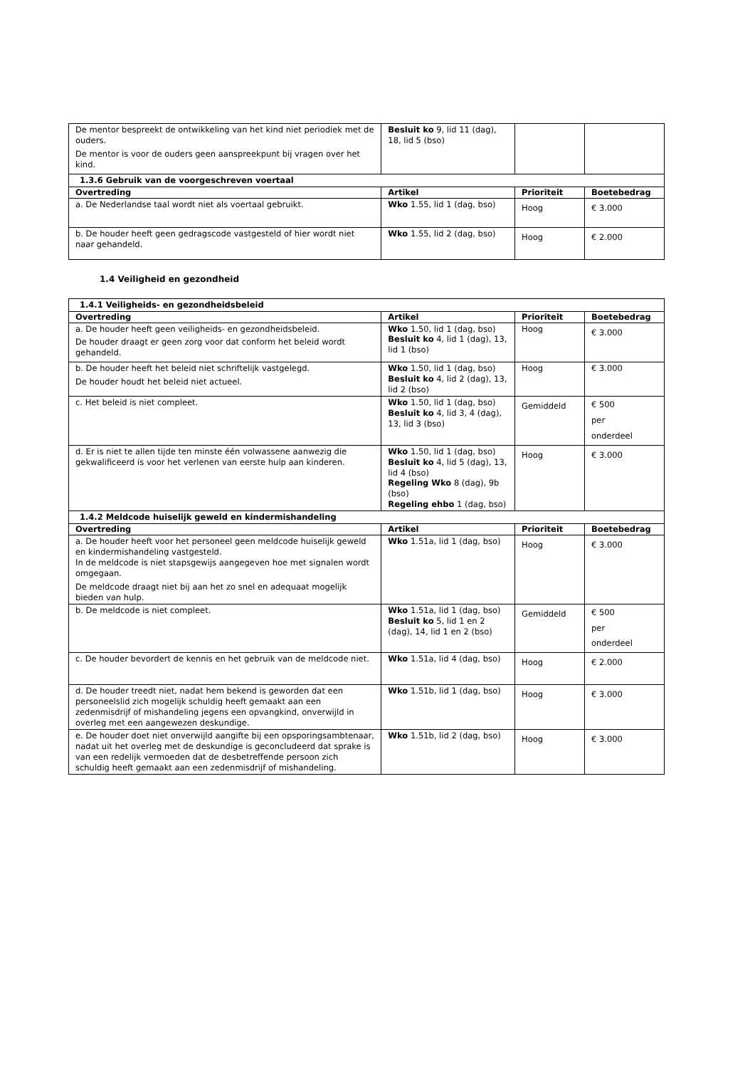| De mentor bespreekt de ontwikkeling van het kind niet periodiek met de ouders. De mentor is voor de ouders geen aanspreekpunt bij vragen over het kind. | Besluit ko 9, lid 11 (dag), 18, lid 5 (bso) | | |
| 1.3.6 Gebruik van de voorgeschreven voertaal | | | |
| Overtreding | Artikel | Prioriteit | Boetebedrag |
| a. De Nederlandse taal wordt niet als voertaal gebruikt. | Wko 1.55, lid 1 (dag, bso) | Hoog | € 3.000 |
| b. De houder heeft geen gedragscode vastgesteld of hier wordt niet naar gehandeld. | Wko 1.55, lid 2 (dag, bso) | Hoog | € 2.000 |
1.4 Veiligheid en gezondheid
| 1.4.1 Veiligheids- en gezondheidsbeleid | | | |
| Overtreding | Artikel | Prioriteit | Boetebedrag |
| a. De houder heeft geen veiligheids- en gezondheidsbeleid. De houder draagt er geen zorg voor dat conform het beleid wordt gehandeld. | Wko 1.50, lid 1 (dag, bso) Besluit ko 4, lid 1 (dag), 13, lid 1 (bso) | Hoog | € 3.000 |
| b. De houder heeft het beleid niet schriftelijk vastgelegd. De houder houdt het beleid niet actueel. | Wko 1.50, lid 1 (dag, bso) Besluit ko 4, lid 2 (dag), 13, lid 2 (bso) | Hoog | € 3.000 |
| c. Het beleid is niet compleet. | Wko 1.50, lid 1 (dag, bso) Besluit ko 4, lid 3, 4 (dag), 13, lid 3 (bso) | Gemiddeld | € 500 per onderdeel |
| d. Er is niet te allen tijde ten minste één volwassene aanwezig die gekwalificeerd is voor het verlenen van eerste hulp aan kinderen. | Wko 1.50, lid 1 (dag, bso) Besluit ko 4, lid 5 (dag), 13, lid 4 (bso) Regeling Wko 8 (dag), 9b (bso) Regeling ehbo 1 (dag, bso) | Hoog | € 3.000 |
| 1.4.2 Meldcode huiselijk geweld en kindermishandeling | | | |
| Overtreding | Artikel | Prioriteit | Boetebedrag |
| a. De houder heeft voor het personeel geen meldcode huiselijk geweld en kindermishandeling vastgesteld. In de meldcode is niet stapsgewijs aangegeven hoe met signalen wordt omgegaan. De meldcode draagt niet bij aan het zo snel en adequaat mogelijk bieden van hulp. | Wko 1.51a, lid 1 (dag, bso) | Hoog | € 3.000 |
| b. De meldcode is niet compleet. | Wko 1.51a, lid 1 (dag, bso) Besluit ko 5, lid 1 en 2 (dag), 14, lid 1 en 2 (bso) | Gemiddeld | € 500 per onderdeel |
| c. De houder bevordert de kennis en het gebruik van de meldcode niet. | Wko 1.51a, lid 4 (dag, bso) | Hoog | € 2.000 |
| d. De houder treedt niet, nadat hem bekend is geworden dat een personeelslid zich mogelijk schuldig heeft gemaakt aan een zedenmisdrijf of mishandeling jegens een opvangkind, onverwijld in overleg met een aangewezen deskundige. | Wko 1.51b, lid 1 (dag, bso) | Hoog | € 3.000 |
| e. De houder doet niet onverwijld aangifte bij een opsporingsambtenaar, nadat uit het overleg met de deskundige is geconcludeerd dat sprake is van een redelijk vermoeden dat de desbetreffende persoon zich schuldig heeft gemaakt aan een zedenmisdrijf of mishandeling. | Wko 1.51b, lid 2 (dag, bso) | Hoog | € 3.000 |